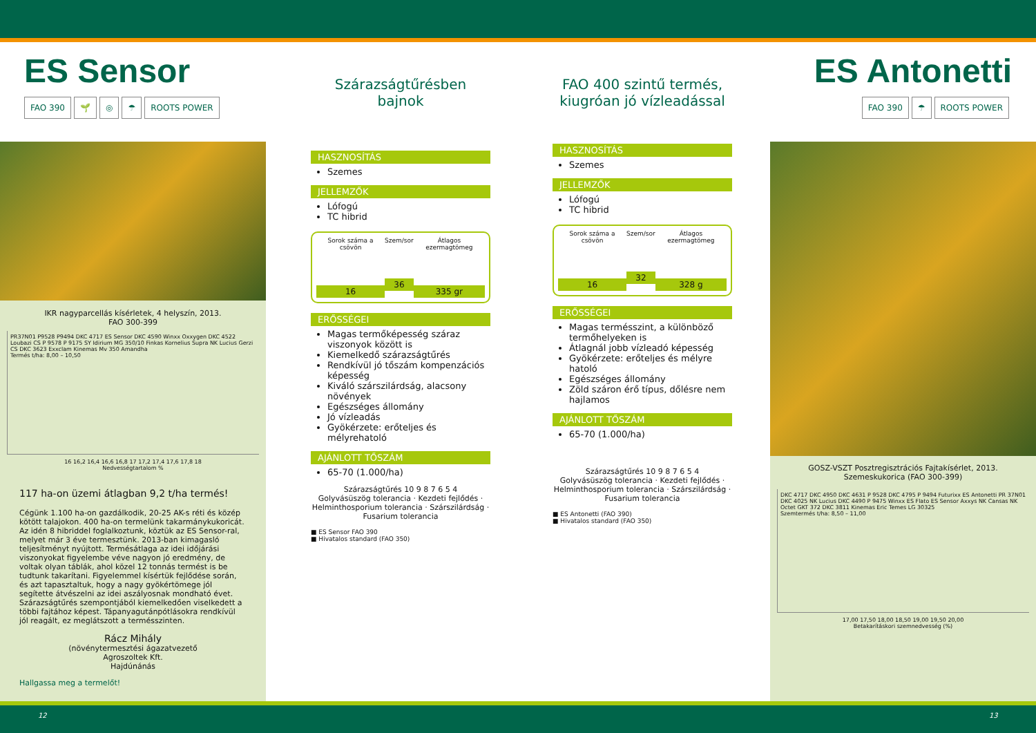ES Sensor
FAO 390 🌱 ◎ ☂ ROOTS POWER
IKR nagyparcellás kísérletek, 4 helyszín, 2013.
FAO 300-399
PR37N01 P9528 P9494 DKC 4717 ES Sensor DKC 4590 Winxx Oxxygen DKC 4522 Loubazi CS P 9578 P 9175 SY Idirium MG 350/10 Finkas Kornelius Supra NK Lucius Gerzi CS DKC 3623 Exxclam Kinemas Mv 350 Amandha
Termés t/ha: 8,00 – 10,50
16 16,2 16,4 16,6 16,8 17 17,2 17,4 17,6 17,8 18
Nedvességtartalom %
117 ha-on üzemi átlagban 9,2 t/ha termés!
Cégünk 1.100 ha-on gazdálkodik, 20-25 AK-s réti és közép kötött talajokon. 400 ha-on termelünk takarmánykukoricát. Az idén 8 hibriddel foglalkoztunk, köztük az ES Sensor-ral, melyet már 3 éve termesztünk. 2013-ban kimagasló teljesítményt nyújtott. Termésátlaga az idei időjárási viszonyokat figyelembe véve nagyon jó eredmény, de voltak olyan táblák, ahol közel 12 tonnás termést is be tudtunk takarítani. Figyelemmel kísértük fejlődése során, és azt tapasztaltuk, hogy a nagy gyökértömege jól segítette átvészelni az idei aszályosnak mondható évet. Szárazságtűrés szempontjából kiemelkedően viselkedett a többi fajtához képest. Tápanyagutánpótlásokra rendkívül jól reagált, ez meglátszott a termésszinten.
Rácz Mihály
(növénytermesztési ágazatvezető
Agroszoltek Kft.
Hajdúnánás
Hallgassa meg a termelőt!
Szárazságtűrésben bajnok
HASZNOSÍTÁS
Szemes
JELLEMZŐK
Lófogú
TC hibrid
Sorok száma a csövön
16
Szem/sor
36
Átlagos ezermagtömeg
335 gr
ERŐSSÉGEI
Magas termőképesség száraz viszonyok között is
Kiemelkedő szárazságtűrés
Rendkívül jó tőszám kompenzációs képesség
Kiváló szárszilárdság, alacsony növények
Egészséges állomány
Jó vízleadás
Gyökérzete: erőteljes és mélyrehatoló
AJÁNLOTT TŐSZÁM
65-70 (1.000/ha)
Szárazságtűrés 10 9 8 7 6 5 4
Golyvásüszög tolerancia · Kezdeti fejlődés · Helminthosporium tolerancia · Szárszilárdság · Fusarium tolerancia
■ ES Sensor FAO 390
■ Hivatalos standard (FAO 350)
FAO 400 szintű termés, kiugróan jó vízleadással
HASZNOSÍTÁS
Szemes
JELLEMZŐK
Lófogú
TC hibrid
Sorok száma a csövön
16
Szem/sor
32
Átlagos ezermagtömeg
328 g
ERŐSSÉGEI
Magas termésszint, a különböző termőhelyeken is
Átlagnál jobb vízleadó képesség
Gyökérzete: erőteljes és mélyre hatoló
Egészséges állomány
Zöld száron érő típus, dőlésre nem hajlamos
AJÁNLOTT TŐSZÁM
65-70 (1.000/ha)
Szárazságtűrés 10 9 8 7 6 5 4
Golyvásüszög tolerancia · Kezdeti fejlődés · Helminthosporium tolerancia · Szárszilárdság · Fusarium tolerancia
■ ES Antonetti (FAO 390)
■ Hivatalos standard (FAO 350)
ES Antonetti
FAO 390 ☂ ROOTS POWER
GOSZ-VSZT Posztregisztrációs Fajtakísérlet, 2013.
Szemeskukorica (FAO 300-399)
DKC 4717 DKC 4950 DKC 4631 P 9528 DKC 4795 P 9494 Futurixx ES Antonetti PR 37N01 DKC 4025 NK Lucius DKC 4490 P 9475 Winxx ES Flato ES Sensor Axxys NK Cansas NK Octet GKT 372 DKC 3811 Kinemas Eric Temes LG 30325
Szemtermés t/ha: 8,50 – 11,00
17,00 17,50 18,00 18,50 19,00 19,50 20,00
Betakarításkori szemnedvesség (%)
12 13